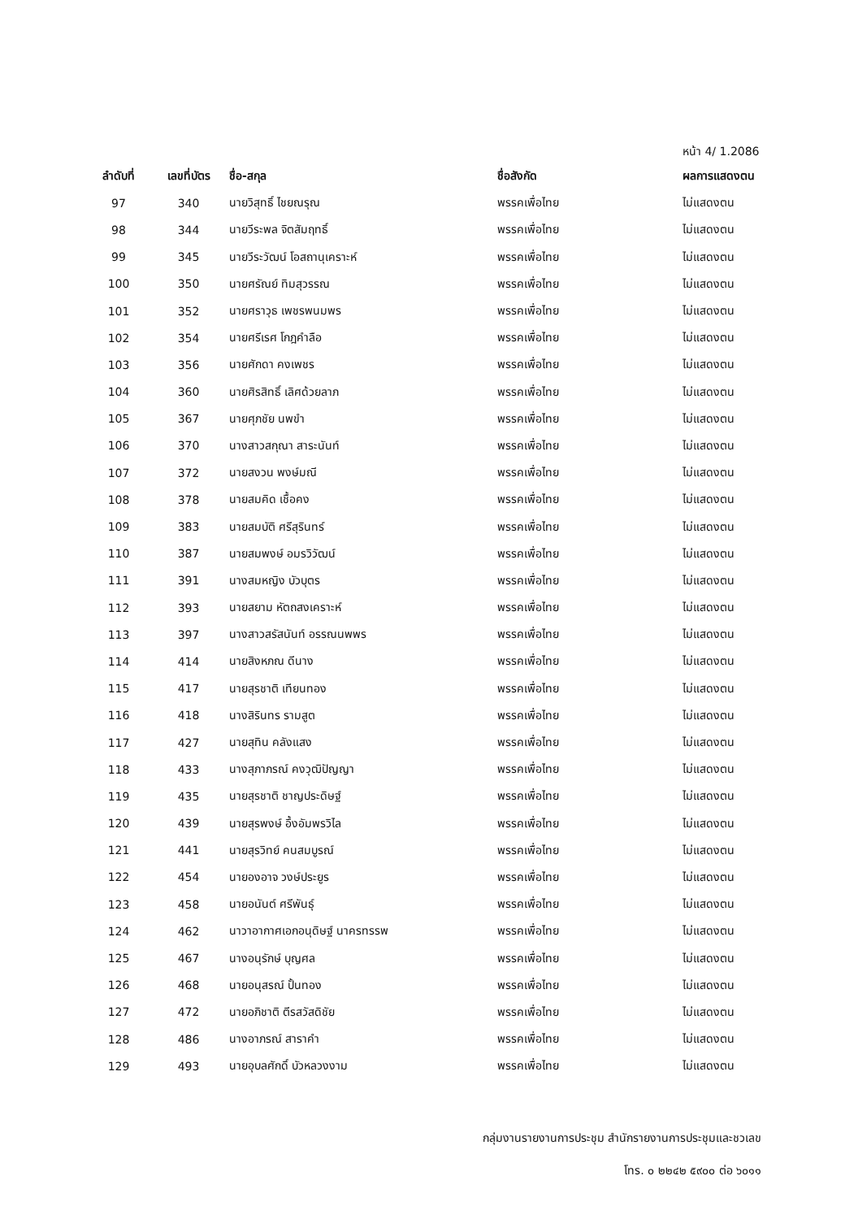หน้า 4/ 1.2086
| ลำดับที่ | เลขที่บัตร | ชื่อ-สกุล | ชื่อสังกัด | ผลการแสดงตน |
| --- | --- | --- | --- | --- |
| 97 | 340 | นายวิสุทธิ์ ไชยณรุณ | พรรคเพื่อไทย | ไม่แสดงตน |
| 98 | 344 | นายวีระพล จิตสัมฤทธิ์ | พรรคเพื่อไทย | ไม่แสดงตน |
| 99 | 345 | นายวีระวัฒน์ โอสถานุเคราะห์ | พรรคเพื่อไทย | ไม่แสดงตน |
| 100 | 350 | นายศรัณย์ ทิมสุวรรณ | พรรคเพื่อไทย | ไม่แสดงตน |
| 101 | 352 | นายศราวุธ เพชรพนมพร | พรรคเพื่อไทย | ไม่แสดงตน |
| 102 | 354 | นายศรีเรศ โกฎคำลือ | พรรคเพื่อไทย | ไม่แสดงตน |
| 103 | 356 | นายศักดา คงเพชร | พรรคเพื่อไทย | ไม่แสดงตน |
| 104 | 360 | นายศิรสิทธิ์ เลิศด้วยลาภ | พรรคเพื่อไทย | ไม่แสดงตน |
| 105 | 367 | นายศุภชัย นพขำ | พรรคเพื่อไทย | ไม่แสดงตน |
| 106 | 370 | นางสาวสกุณา สาระนันท์ | พรรคเพื่อไทย | ไม่แสดงตน |
| 107 | 372 | นายสงวน พงษ์มณี | พรรคเพื่อไทย | ไม่แสดงตน |
| 108 | 378 | นายสมคิด เชื้อคง | พรรคเพื่อไทย | ไม่แสดงตน |
| 109 | 383 | นายสมบัติ ศรีสุรินทร์ | พรรคเพื่อไทย | ไม่แสดงตน |
| 110 | 387 | นายสมพงษ์ อมรวิวัฒน์ | พรรคเพื่อไทย | ไม่แสดงตน |
| 111 | 391 | นางสมหญิง บัวบุตร | พรรคเพื่อไทย | ไม่แสดงตน |
| 112 | 393 | นายสยาม หัตถสงเคราะห์ | พรรคเพื่อไทย | ไม่แสดงตน |
| 113 | 397 | นางสาวสรัสนันท์ อรรณนพพร | พรรคเพื่อไทย | ไม่แสดงตน |
| 114 | 414 | นายสิงหภณ ดีนาง | พรรคเพื่อไทย | ไม่แสดงตน |
| 115 | 417 | นายสุรชาติ เทียนทอง | พรรคเพื่อไทย | ไม่แสดงตน |
| 116 | 418 | นางสิรินทร รามสูต | พรรคเพื่อไทย | ไม่แสดงตน |
| 117 | 427 | นายสุทิน คลังแสง | พรรคเพื่อไทย | ไม่แสดงตน |
| 118 | 433 | นางสุภาภรณ์ คงวุฒิปัญญา | พรรคเพื่อไทย | ไม่แสดงตน |
| 119 | 435 | นายสุรชาติ ชาญประดิษฐ์ | พรรคเพื่อไทย | ไม่แสดงตน |
| 120 | 439 | นายสุรพงษ์ อึ้งอัมพรวิไล | พรรคเพื่อไทย | ไม่แสดงตน |
| 121 | 441 | นายสุรวิทย์ คนสมบูรณ์ | พรรคเพื่อไทย | ไม่แสดงตน |
| 122 | 454 | นายองอาจ วงษ์ประยูร | พรรคเพื่อไทย | ไม่แสดงตน |
| 123 | 458 | นายอนันต์ ศรีพันธุ์ | พรรคเพื่อไทย | ไม่แสดงตน |
| 124 | 462 | นาวาอากาศเอกอนุดิษฐ์ นาครทรรพ | พรรคเพื่อไทย | ไม่แสดงตน |
| 125 | 467 | นางอนุรักษ์ บุญศล | พรรคเพื่อไทย | ไม่แสดงตน |
| 126 | 468 | นายอนุสรณ์ ปั้นทอง | พรรคเพื่อไทย | ไม่แสดงตน |
| 127 | 472 | นายอภิชาติ ตีรสวัสดิชัย | พรรคเพื่อไทย | ไม่แสดงตน |
| 128 | 486 | นางอาภรณ์ สาราคำ | พรรคเพื่อไทย | ไม่แสดงตน |
| 129 | 493 | นายอุบลศักดิ์ บัวหลวงงาม | พรรคเพื่อไทย | ไม่แสดงตน |
กลุ่มงานรายงานการประชุม สำนักรายงานการประชุมและชวเลข
โทร. ๐ ๒๒๔๒ ๕๙๐๐ ต่อ ๖๐๑๑